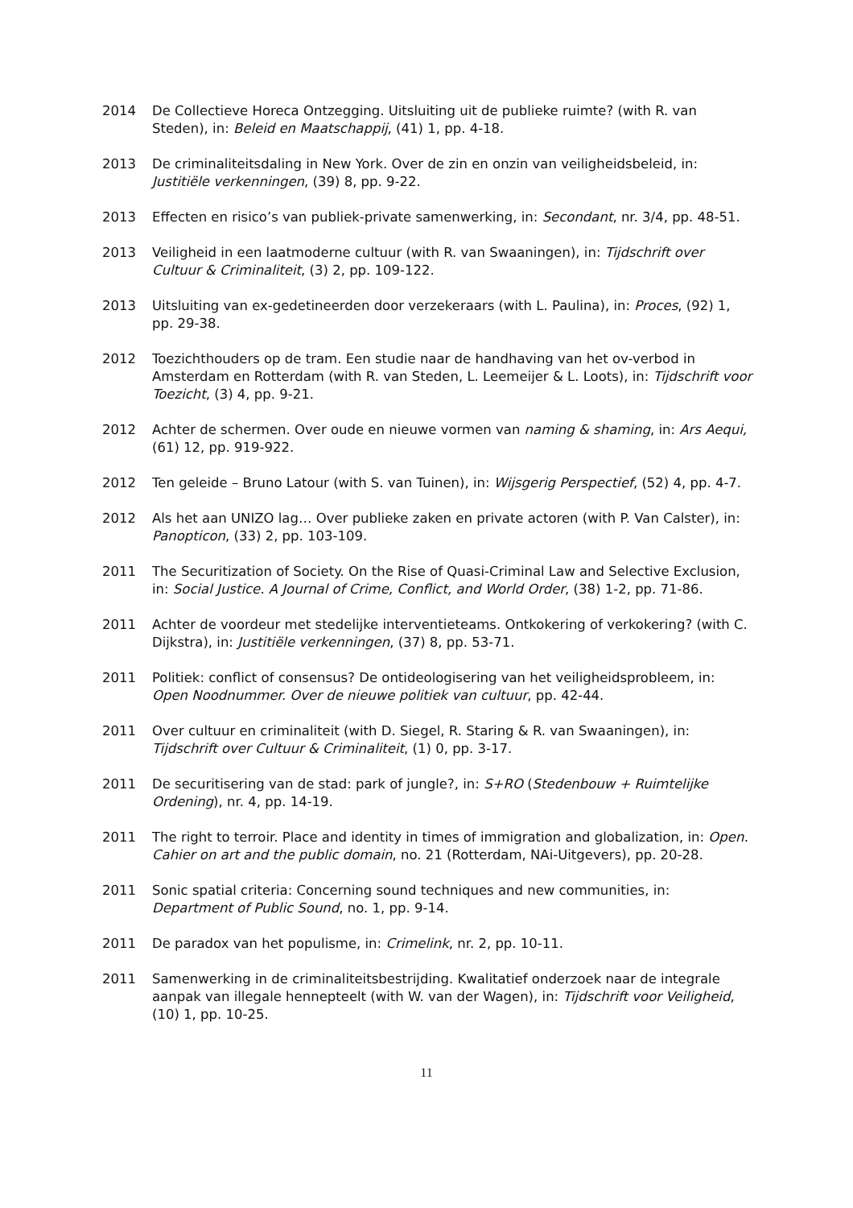2014 De Collectieve Horeca Ontzegging. Uitsluiting uit de publieke ruimte? (with R. van Steden), in: Beleid en Maatschappij, (41) 1, pp. 4-18.
2013 De criminaliteitsdaling in New York. Over de zin en onzin van veiligheidsbeleid, in: Justitiële verkenningen, (39) 8, pp. 9-22.
2013 Effecten en risico’s van publiek-private samenwerking, in: Secondant, nr. 3/4, pp. 48-51.
2013 Veiligheid in een laatmoderne cultuur (with R. van Swaaningen), in: Tijdschrift over Cultuur & Criminaliteit, (3) 2, pp. 109-122.
2013 Uitsluiting van ex-gedetineerden door verzekeraars (with L. Paulina), in: Proces, (92) 1, pp. 29-38.
2012 Toezichthouders op de tram. Een studie naar de handhaving van het ov-verbod in Amsterdam en Rotterdam (with R. van Steden, L. Leemeijer & L. Loots), in: Tijdschrift voor Toezicht, (3) 4, pp. 9-21.
2012 Achter de schermen. Over oude en nieuwe vormen van naming & shaming, in: Ars Aequi, (61) 12, pp. 919-922.
2012 Ten geleide – Bruno Latour (with S. van Tuinen), in: Wijsgerig Perspectief, (52) 4, pp. 4-7.
2012 Als het aan UNIZO lag… Over publieke zaken en private actoren (with P. Van Calster), in: Panopticon, (33) 2, pp. 103-109.
2011 The Securitization of Society. On the Rise of Quasi-Criminal Law and Selective Exclusion, in: Social Justice. A Journal of Crime, Conflict, and World Order, (38) 1-2, pp. 71-86.
2011 Achter de voordeur met stedelijke interventieteams. Ontkokering of verkokering? (with C. Dijkstra), in: Justitiële verkenningen, (37) 8, pp. 53-71.
2011 Politiek: conflict of consensus? De ontideologisering van het veiligheidsprobleem, in: Open Noodnummer. Over de nieuwe politiek van cultuur, pp. 42-44.
2011 Over cultuur en criminaliteit (with D. Siegel, R. Staring & R. van Swaaningen), in: Tijdschrift over Cultuur & Criminaliteit, (1) 0, pp. 3-17.
2011 De securitisering van de stad: park of jungle?, in: S+RO (Stedenbouw + Ruimtelijke Ordening), nr. 4, pp. 14-19.
2011 The right to terroir. Place and identity in times of immigration and globalization, in: Open. Cahier on art and the public domain, no. 21 (Rotterdam, NAi-Uitgevers), pp. 20-28.
2011 Sonic spatial criteria: Concerning sound techniques and new communities, in: Department of Public Sound, no. 1, pp. 9-14.
2011 De paradox van het populisme, in: Crimelink, nr. 2, pp. 10-11.
2011 Samenwerking in de criminaliteitsbestrijding. Kwalitatief onderzoek naar de integrale aanpak van illegale hennepteelt (with W. van der Wagen), in: Tijdschrift voor Veiligheid, (10) 1, pp. 10-25.
11